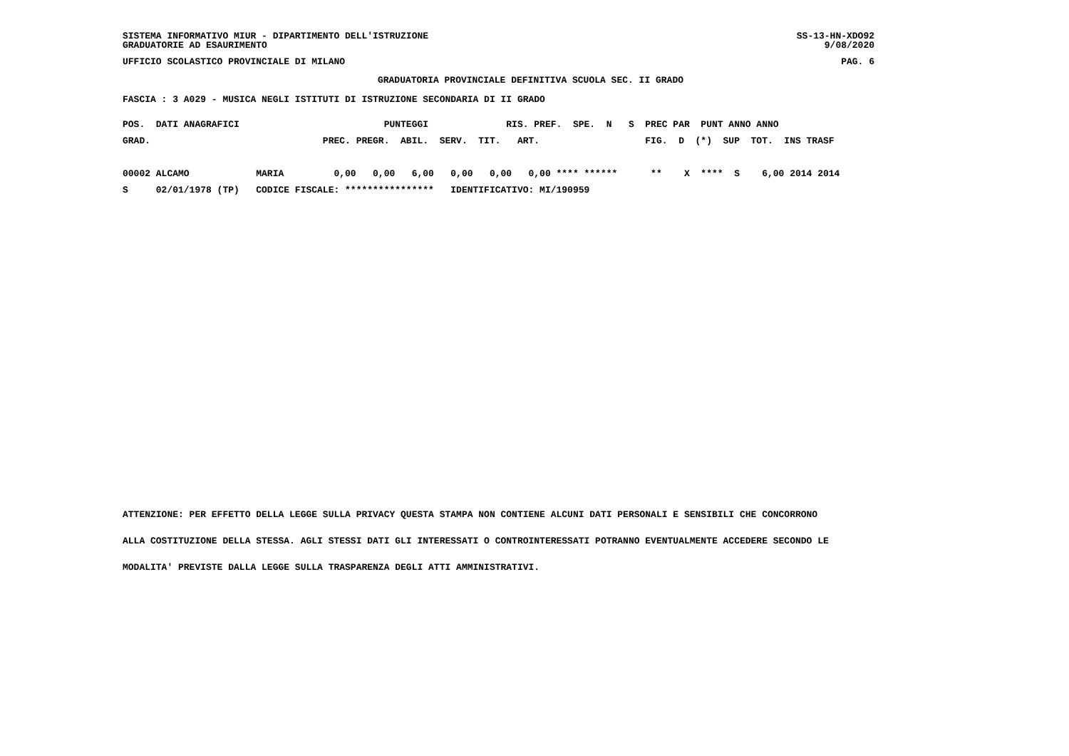SISTEMA INFORMATIVO MIUR - DIPARTIMENTO DELL'ISTRUZIONE
GRADUATORIE AD ESAURIMENTO
SS-13-HN-XDO92
9/08/2020
UFFICIO SCOLASTICO PROVINCIALE DI MILANO PAG. 6
GRADUATORIA PROVINCIALE DEFINITIVA SCUOLA SEC. II GRADO
FASCIA : 3 A029 - MUSICA NEGLI ISTITUTI DI ISTRUZIONE SECONDARIA DI II GRADO
POS.  DATI ANAGRAFICI                          PUNTEGGI              RIS. PREF.  SPE.  N   S  PREC PAR  PUNT ANNO ANNO
GRAD.                               PREC. PREGR.  ABIL.  SERV.  TIT.   ART.                   FIG.  D  (*)  SUP  TOT.  INS TRASF

00002 ALCAMO            MARIA         0,00   0,00   6,00   0,00   0,00   0,00 **** ******      **    X  ****  S    6,00 2014 2014
S     02/01/1978 (TP)   CODICE FISCALE: ****************   IDENTIFICATIVO: MI/190959
ATTENZIONE: PER EFFETTO DELLA LEGGE SULLA PRIVACY QUESTA STAMPA NON CONTIENE ALCUNI DATI PERSONALI E SENSIBILI CHE CONCORRONO
ALLA COSTITUZIONE DELLA STESSA. AGLI STESSI DATI GLI INTERESSATI O CONTROINTERESSATI POTRANNO EVENTUALMENTE ACCEDERE SECONDO LE
MODALITA' PREVISTE DALLA LEGGE SULLA TRASPARENZA DEGLI ATTI AMMINISTRATIVI.